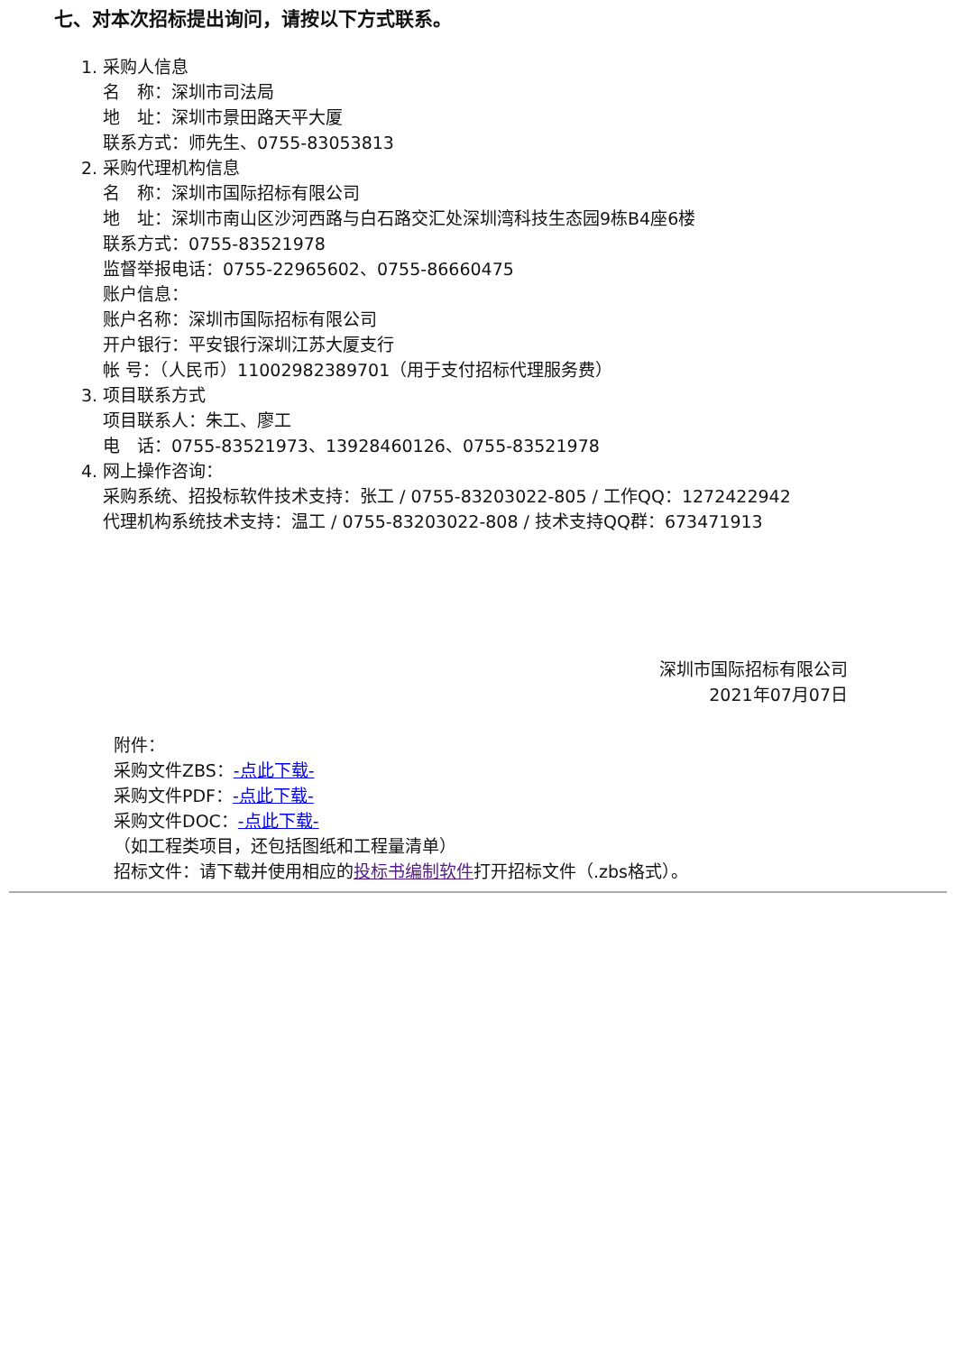七、对本次招标提出询问，请按以下方式联系。
1. 采购人信息
名　称：深圳市司法局
地　址：深圳市景田路天平大厦
联系方式：师先生、0755-83053813
2. 采购代理机构信息
名　称：深圳市国际招标有限公司
地　址：深圳市南山区沙河西路与白石路交汇处深圳湾科技生态园9栋B4座6楼
联系方式：0755-83521978
监督举报电话：0755-22965602、0755-86660475
账户信息：
账户名称：深圳市国际招标有限公司
开户银行：平安银行深圳江苏大厦支行
帐 号：（人民币）11002982389701（用于支付招标代理服务费）
3. 项目联系方式
项目联系人：朱工、廖工
电　话：0755-83521973、13928460126、0755-83521978
4. 网上操作咨询：
采购系统、招投标软件技术支持：张工 / 0755-83203022-805 / 工作QQ：1272422942
代理机构系统技术支持：温工 / 0755-83203022-808 / 技术支持QQ群：673471913
深圳市国际招标有限公司
2021年07月07日
附件：
采购文件ZBS：-点此下载-
采购文件PDF：-点此下载-
采购文件DOC：-点此下载-
（如工程类项目，还包括图纸和工程量清单）
招标文件：请下载并使用相应的投标书编制软件打开招标文件（.zbs格式）。